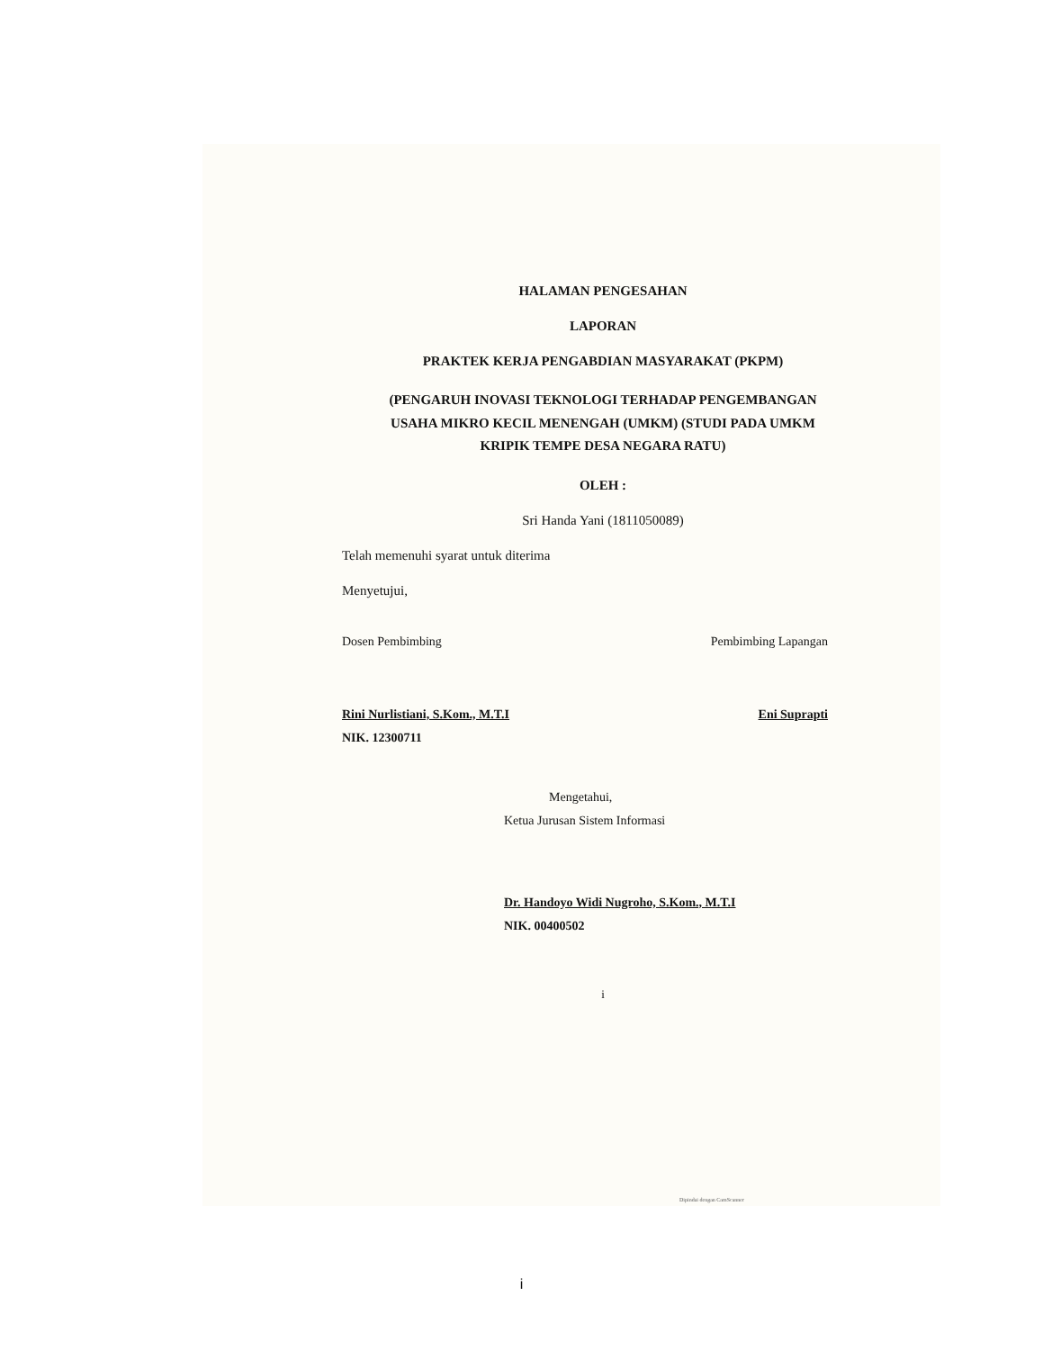HALAMAN PENGESAHAN
LAPORAN
PRAKTEK KERJA PENGABDIAN MASYARAKAT (PKPM)
(PENGARUH INOVASI TEKNOLOGI TERHADAP PENGEMBANGAN USAHA MIKRO KECIL MENENGAH (UMKM) (STUDI PADA UMKM KRIPIK TEMPE DESA NEGARA RATU)
OLEH :
Sri Handa Yani (1811050089)
Telah memenuhi syarat untuk diterima
Menyetujui,
Dosen Pembimbing Pembimbing Lapangan
Rini Nurlistiani, S.Kom., M.T.I Eni Suprapti
NIK. 12300711
Mengetahui,
Ketua Jurusan Sistem Informasi
Dr. Handoyo Widi Nugroho, S.Kom., M.T.I
NIK. 00400502
i
Dipindai dengan CamScanner
i